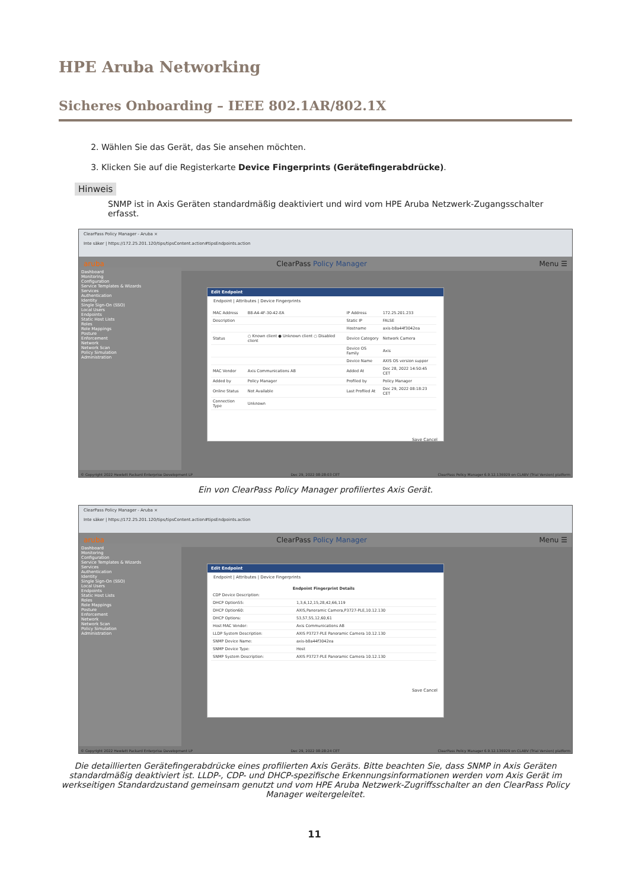HPE Aruba Networking
Sicheres Onboarding – IEEE 802.1AR/802.1X
2. Wählen Sie das Gerät, das Sie ansehen möchten.
3. Klicken Sie auf die Registerkarte Device Fingerprints (Gerätefingerabdrücke).
Hinweis
SNMP ist in Axis Geräten standardmäßig deaktiviert und wird vom HPE Aruba Netzwerk-Zugangsschalter erfasst.
ClearPass Policy Manager - Aruba ×
Inte säker | https://172.25.201.120/tips/tipsContent.action#tipsEndpoints.action
aruba ClearPass Policy Manager Menu ☰
Dashboard
Monitoring
Configuration
Service Templates & Wizards
Services
Authentication
Identity
Single Sign-On (SSO)
Local Users
Endpoints
Static Host Lists
Roles
Role Mappings
Posture
Enforcement
Network
Network Scan
Policy Simulation
Administration
Edit Endpoint
Endpoint | Attributes | Device Fingerprints
| MAC Address | B8-A4-4F-30-42-EA | IP Address | 172.25.201.233 |
| Description | | Static IP | FALSE |
| | | Hostname | axis-b8a44f3042ea |
| Status | ○ Known client ● Unknown client ○ Disabled client | Device Category | Network Camera |
| | | Device OS Family | Axis |
| | | Device Name | AXIS OS version suppor |
| MAC Vendor | Axis Communications AB | Added At | Dec 28, 2022 14:50:45 CET |
| Added by | Policy Manager | Profiled by | Policy Manager |
| Online Status | Not Available | Last Profiled At | Dec 29, 2022 08:18:23 CET |
| Connection Type | Unknown | | |
Save Cancel
© Copyright 2022 Hewlett Packard Enterprise Development LP Dec 29, 2022 08:28:03 CET ClearPass Policy Manager 6.9.12.136929 on CLABV (Trial Version) platform
Ein von ClearPass Policy Manager profiliertes Axis Gerät.
ClearPass Policy Manager - Aruba ×
Inte säker | https://172.25.201.120/tips/tipsContent.action#tipsEndpoints.action
aruba ClearPass Policy Manager Menu ☰
Dashboard
Monitoring
Configuration
Service Templates & Wizards
Services
Authentication
Identity
Single Sign-On (SSO)
Local Users
Endpoints
Static Host Lists
Roles
Role Mappings
Posture
Enforcement
Network
Network Scan
Policy Simulation
Administration
Edit Endpoint
Endpoint | Attributes | Device Fingerprints
| Endpoint Fingerprint Details | |
| --- | --- |
| CDP Device Description: | |
| DHCP Option55: | 1,3,6,12,15,28,42,66,119 |
| DHCP Option60: | AXIS,Panoramic Camera,P3727-PLE,10.12.130 |
| DHCP Options: | 53,57,55,12,60,61 |
| Host MAC Vendor: | Axis Communications AB |
| LLDP System Description: | AXIS P3727-PLE Panoramic Camera 10.12.130 |
| SNMP Device Name: | axis-b8a44f3042ea |
| SNMP Device Type: | Host |
| SNMP System Description: | AXIS P3727-PLE Panoramic Camera 10.12.130 |
Save Cancel
© Copyright 2022 Hewlett Packard Enterprise Development LP Dec 29, 2022 08:28:24 CET ClearPass Policy Manager 6.9.12.136929 on CLABV (Trial Version) platform
Die detaillierten Gerätefingerabdrücke eines profilierten Axis Geräts. Bitte beachten Sie, dass SNMP in Axis Geräten standardmäßig deaktiviert ist. LLDP-, CDP- und DHCP-spezifische Erkennungsinformationen werden vom Axis Gerät im werkseitigen Standardzustand gemeinsam genutzt und vom HPE Aruba Netzwerk-Zugriffsschalter an den ClearPass Policy Manager weitergeleitet.
11